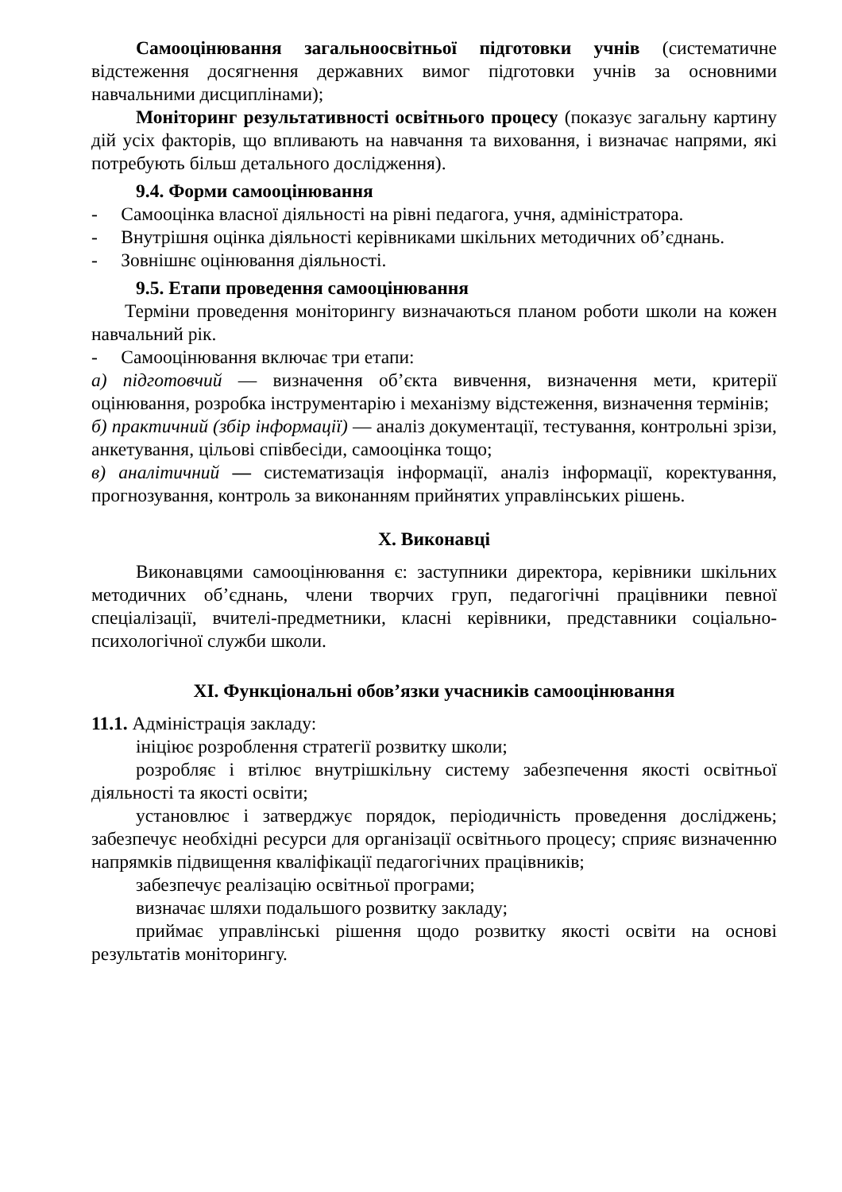Самооцінювання загальноосвітньої підготовки учнів (систематичне відстеження досягнення державних вимог підготовки учнів за основними навчальними дисциплінами);
Моніторинг результативності освітнього процесу (показує загальну картину дій усіх факторів, що впливають на навчання та виховання, і визначає напрями, які потребують більш детального дослідження).
9.4. Форми самооцінювання
- Самооцінка власної діяльності на рівні педагога, учня, адміністратора.
- Внутрішня оцінка діяльності керівниками шкільних методичних об’єднань.
- Зовнішнє оцінювання діяльності.
9.5. Етапи проведення самооцінювання
Терміни проведення моніторингу визначаються планом роботи школи на кожен навчальний рік.
- Самооцінювання включає три етапи:
а) підготовчий — визначення об’єкта вивчення, визначення мети, критерії оцінювання, розробка інструментарію і механізму відстеження, визначення термінів;
б) практичний (збір інформації) — аналіз документації, тестування, контрольні зрізи, анкетування, цільові співбесіди, самооцінка тощо;
в) аналітичний — систематизація інформації, аналіз інформації, коректування, прогнозування, контроль за виконанням прийнятих управлінських рішень.
X. Виконавці
Виконавцями самооцінювання є: заступники директора, керівники шкільних методичних об’єднань, члени творчих груп, педагогічні працівники певної спеціалізації, вчителі-предметники, класні керівники, представники соціально-психологічної служби школи.
XI. Функціональні обов’язки учасників самооцінювання
11.1. Адміністрація закладу:
ініціює розроблення стратегії розвитку школи;
розробляє і втілює внутрішкільну систему забезпечення якості освітньої діяльності та якості освіти;
установлює і затверджує порядок, періодичність проведення досліджень; забезпечує необхідні ресурси для організації освітнього процесу; сприяє визначенню напрямків підвищення кваліфікації педагогічних працівників;
забезпечує реалізацію освітньої програми;
визначає шляхи подальшого розвитку закладу;
приймає управлінські рішення щодо розвитку якості освіти на основі результатів моніторингу.